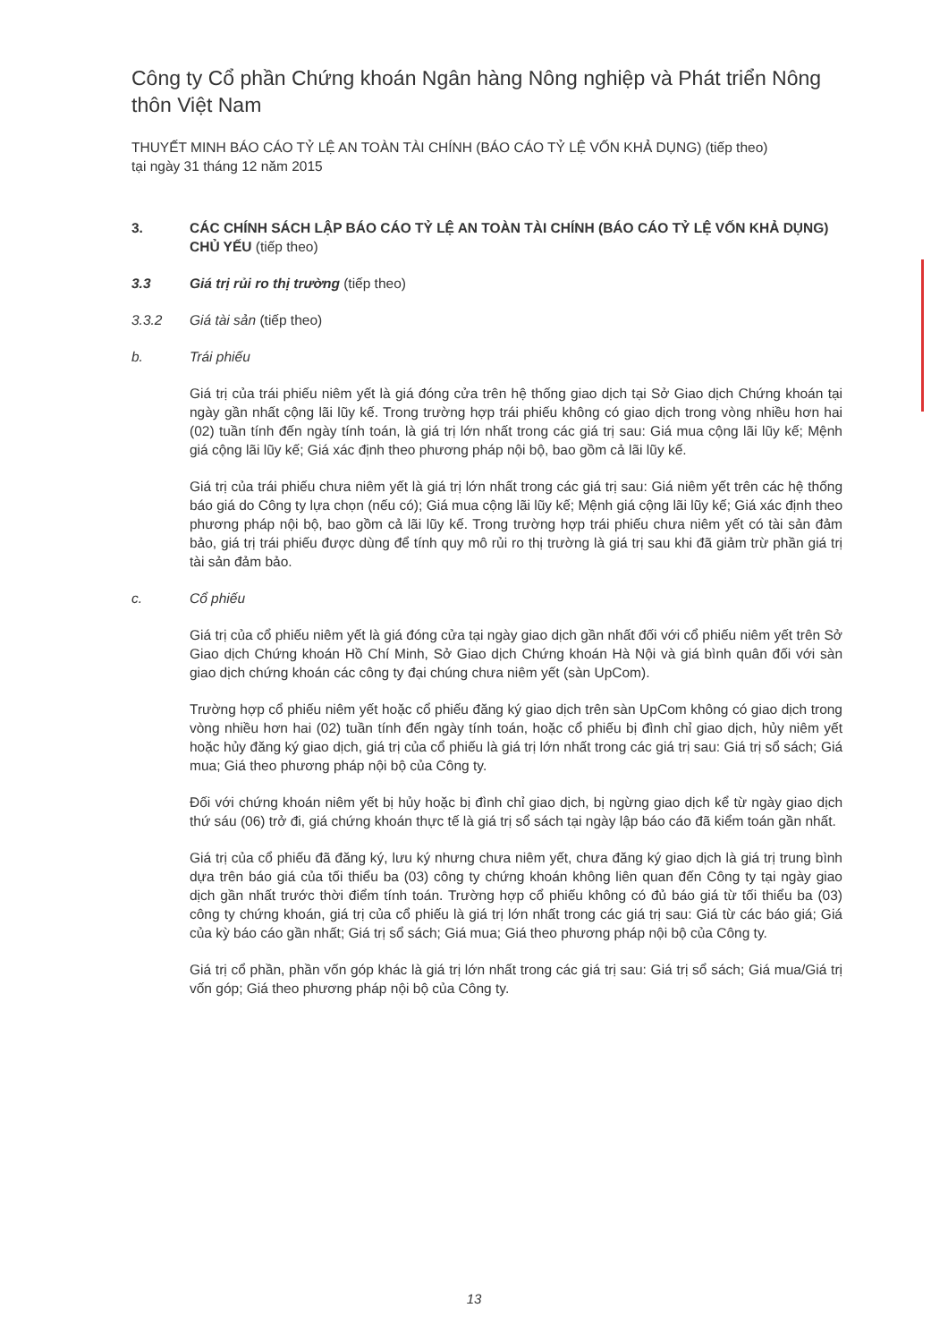Công ty Cổ phần Chứng khoán Ngân hàng Nông nghiệp và Phát triển Nông thôn Việt Nam
THUYẾT MINH BÁO CÁO TỶ LỆ AN TOÀN TÀI CHÍNH (BÁO CÁO TỶ LỆ VỐN KHẢ DỤNG) (tiếp theo)
tại ngày 31 tháng 12 năm 2015
3. CÁC CHÍNH SÁCH LẬP BÁO CÁO TỶ LỆ AN TOÀN TÀI CHÍNH (BÁO CÁO TỶ LỆ VỐN KHẢ DỤNG) CHỦ YẾU (tiếp theo)
3.3 Giá trị rủi ro thị trường (tiếp theo)
3.3.2 Giá tài sản (tiếp theo)
b. Trái phiếu
Giá trị của trái phiếu niêm yết là giá đóng cửa trên hệ thống giao dịch tại Sở Giao dịch Chứng khoán tại ngày gần nhất cộng lãi lũy kế. Trong trường hợp trái phiếu không có giao dịch trong vòng nhiều hơn hai (02) tuần tính đến ngày tính toán, là giá trị lớn nhất trong các giá trị sau: Giá mua cộng lãi lũy kế; Mệnh giá cộng lãi lũy kế; Giá xác định theo phương pháp nội bộ, bao gồm cả lãi lũy kế.
Giá trị của trái phiếu chưa niêm yết là giá trị lớn nhất trong các giá trị sau: Giá niêm yết trên các hệ thống báo giá do Công ty lựa chọn (nếu có); Giá mua cộng lãi lũy kế; Mệnh giá cộng lãi lũy kế; Giá xác định theo phương pháp nội bộ, bao gồm cả lãi lũy kế. Trong trường hợp trái phiếu chưa niêm yết có tài sản đảm bảo, giá trị trái phiếu được dùng để tính quy mô rủi ro thị trường là giá trị sau khi đã giảm trừ phần giá trị tài sản đảm bảo.
c. Cổ phiếu
Giá trị của cổ phiếu niêm yết là giá đóng cửa tại ngày giao dịch gần nhất đối với cổ phiếu niêm yết trên Sở Giao dịch Chứng khoán Hồ Chí Minh, Sở Giao dịch Chứng khoán Hà Nội và giá bình quân đối với sàn giao dịch chứng khoán các công ty đại chúng chưa niêm yết (sàn UpCom).
Trường hợp cổ phiếu niêm yết hoặc cổ phiếu đăng ký giao dịch trên sàn UpCom không có giao dịch trong vòng nhiều hơn hai (02) tuần tính đến ngày tính toán, hoặc cổ phiếu bị đình chỉ giao dịch, hủy niêm yết hoặc hủy đăng ký giao dịch, giá trị của cổ phiếu là giá trị lớn nhất trong các giá trị sau: Giá trị sổ sách; Giá mua; Giá theo phương pháp nội bộ của Công ty.
Đối với chứng khoán niêm yết bị hủy hoặc bị đình chỉ giao dịch, bị ngừng giao dịch kể từ ngày giao dịch thứ sáu (06) trở đi, giá chứng khoán thực tế là giá trị sổ sách tại ngày lập báo cáo đã kiểm toán gần nhất.
Giá trị của cổ phiếu đã đăng ký, lưu ký nhưng chưa niêm yết, chưa đăng ký giao dịch là giá trị trung bình dựa trên báo giá của tối thiểu ba (03) công ty chứng khoán không liên quan đến Công ty tại ngày giao dịch gần nhất trước thời điểm tính toán. Trường hợp cổ phiếu không có đủ báo giá từ tối thiểu ba (03) công ty chứng khoán, giá trị của cổ phiếu là giá trị lớn nhất trong các giá trị sau: Giá từ các báo giá; Giá của kỳ báo cáo gần nhất; Giá trị sổ sách; Giá mua; Giá theo phương pháp nội bộ của Công ty.
Giá trị cổ phần, phần vốn góp khác là giá trị lớn nhất trong các giá trị sau: Giá trị sổ sách; Giá mua/Giá trị vốn góp; Giá theo phương pháp nội bộ của Công ty.
13